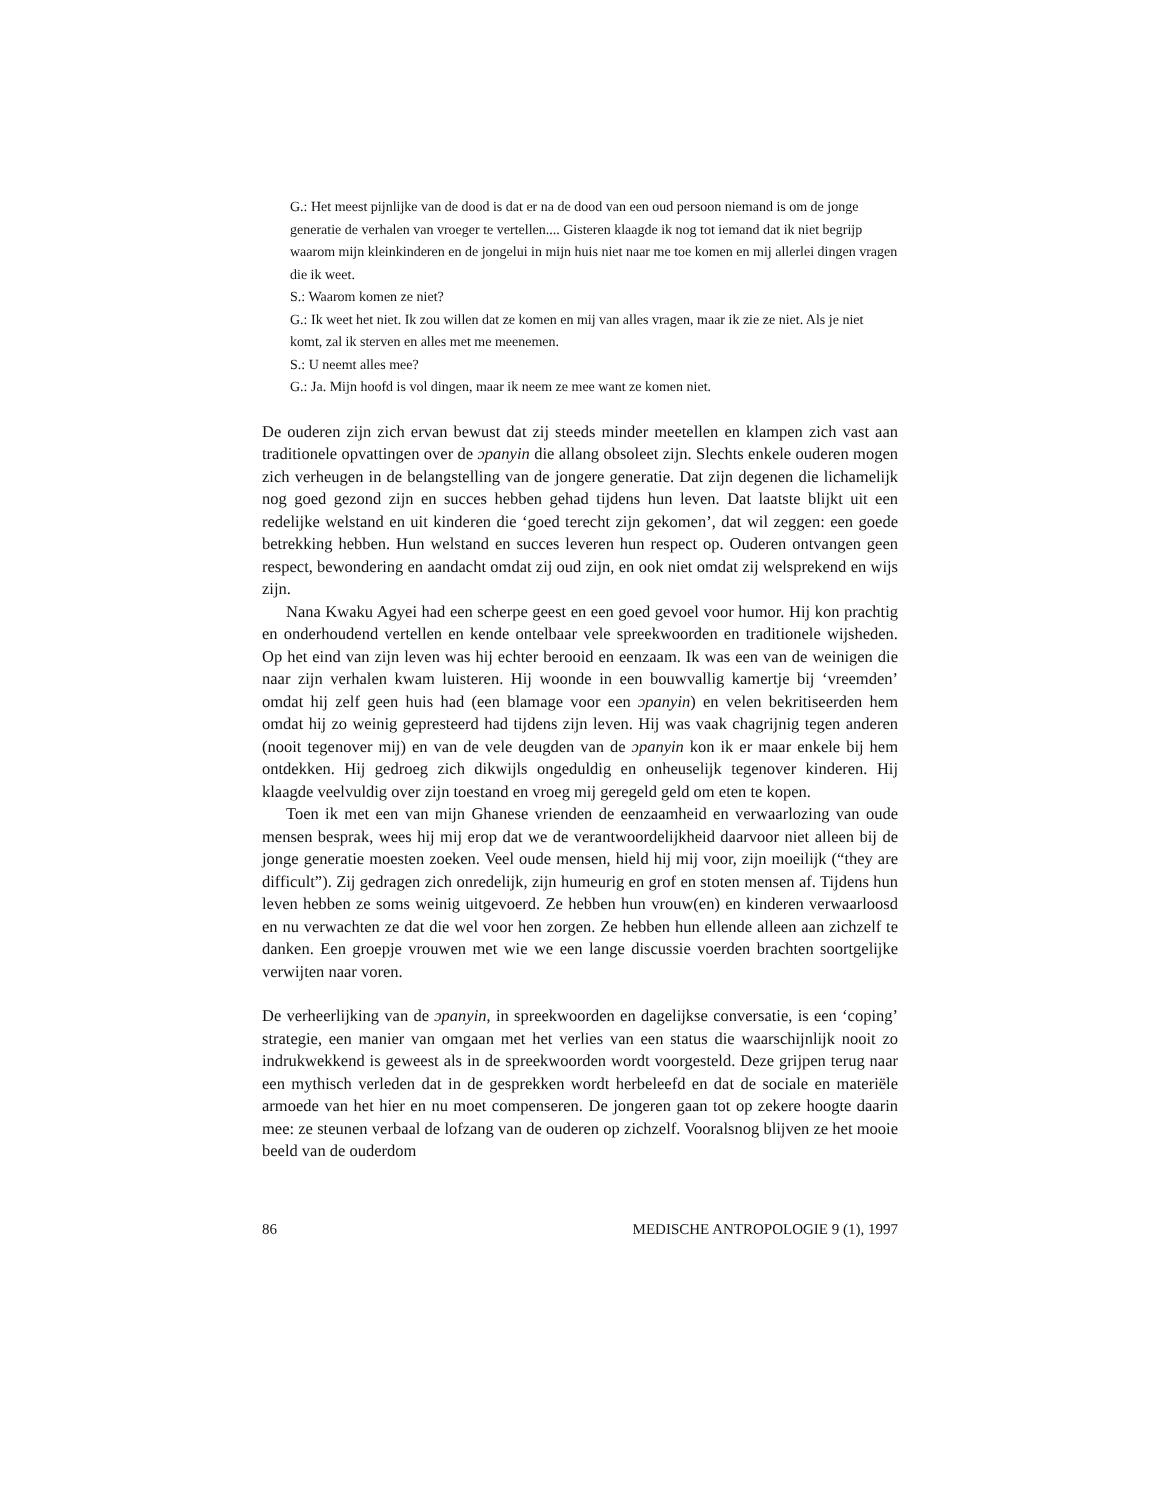G.: Het meest pijnlijke van de dood is dat er na de dood van een oud persoon niemand is om de jonge generatie de verhalen van vroeger te vertellen.... Gisteren klaagde ik nog tot iemand dat ik niet begrijp waarom mijn kleinkinderen en de jongelui in mijn huis niet naar me toe komen en mij allerlei dingen vragen die ik weet.
S.: Waarom komen ze niet?
G.: Ik weet het niet. Ik zou willen dat ze komen en mij van alles vragen, maar ik zie ze niet. Als je niet komt, zal ik sterven en alles met me meenemen.
S.: U neemt alles mee?
G.: Ja. Mijn hoofd is vol dingen, maar ik neem ze mee want ze komen niet.
De ouderen zijn zich ervan bewust dat zij steeds minder meetellen en klampen zich vast aan traditionele opvattingen over de ɔpanyin die allang obsoleet zijn. Slechts enkele ouderen mogen zich verheugen in de belangstelling van de jongere generatie. Dat zijn degenen die lichamelijk nog goed gezond zijn en succes hebben gehad tijdens hun leven. Dat laatste blijkt uit een redelijke welstand en uit kinderen die ‘goed terecht zijn gekomen’, dat wil zeggen: een goede betrekking hebben. Hun welstand en succes leveren hun respect op. Ouderen ontvangen geen respect, bewondering en aandacht omdat zij oud zijn, en ook niet omdat zij welsprekend en wijs zijn.
Nana Kwaku Agyei had een scherpe geest en een goed gevoel voor humor. Hij kon prachtig en onderhoudend vertellen en kende ontelbaar vele spreekwoorden en traditionele wijsheden. Op het eind van zijn leven was hij echter berooid en eenzaam. Ik was een van de weinigen die naar zijn verhalen kwam luisteren. Hij woonde in een bouwvallig kamertje bij ‘vreemden’ omdat hij zelf geen huis had (een blamage voor een ɔpanyin) en velen bekritiseerden hem omdat hij zo weinig gepresteerd had tijdens zijn leven. Hij was vaak chagrijnig tegen anderen (nooit tegenover mij) en van de vele deugden van de ɔpanyin kon ik er maar enkele bij hem ontdekken. Hij gedroeg zich dikwijls ongeduldig en onheuselijk tegenover kinderen. Hij klaagde veelvuldig over zijn toestand en vroeg mij geregeld geld om eten te kopen.
Toen ik met een van mijn Ghanese vrienden de eenzaamheid en verwaarlozing van oude mensen besprak, wees hij mij erop dat we de verantwoordelijkheid daarvoor niet alleen bij de jonge generatie moesten zoeken. Veel oude mensen, hield hij mij voor, zijn moeilijk (“they are difficult”). Zij gedragen zich onredelijk, zijn humeurig en grof en stoten mensen af. Tijdens hun leven hebben ze soms weinig uitgevoerd. Ze hebben hun vrouw(en) en kinderen verwaarloosd en nu verwachten ze dat die wel voor hen zorgen. Ze hebben hun ellende alleen aan zichzelf te danken. Een groepje vrouwen met wie we een lange discussie voerden brachten soortgelijke verwijten naar voren.
De verheerlijking van de ɔpanyin, in spreekwoorden en dagelijkse conversatie, is een ‘coping’ strategie, een manier van omgaan met het verlies van een status die waarschijnlijk nooit zo indrukwekkend is geweest als in de spreekwoorden wordt voorgesteld. Deze grijpen terug naar een mythisch verleden dat in de gesprekken wordt herbeleefd en dat de sociale en materiële armoede van het hier en nu moet compenseren. De jongeren gaan tot op zekere hoogte daarin mee: ze steunen verbaal de lofzang van de ouderen op zichzelf. Vooralsnog blijven ze het mooie beeld van de ouderdom
86 MEDISCHE ANTROPOLOGIE 9 (1), 1997